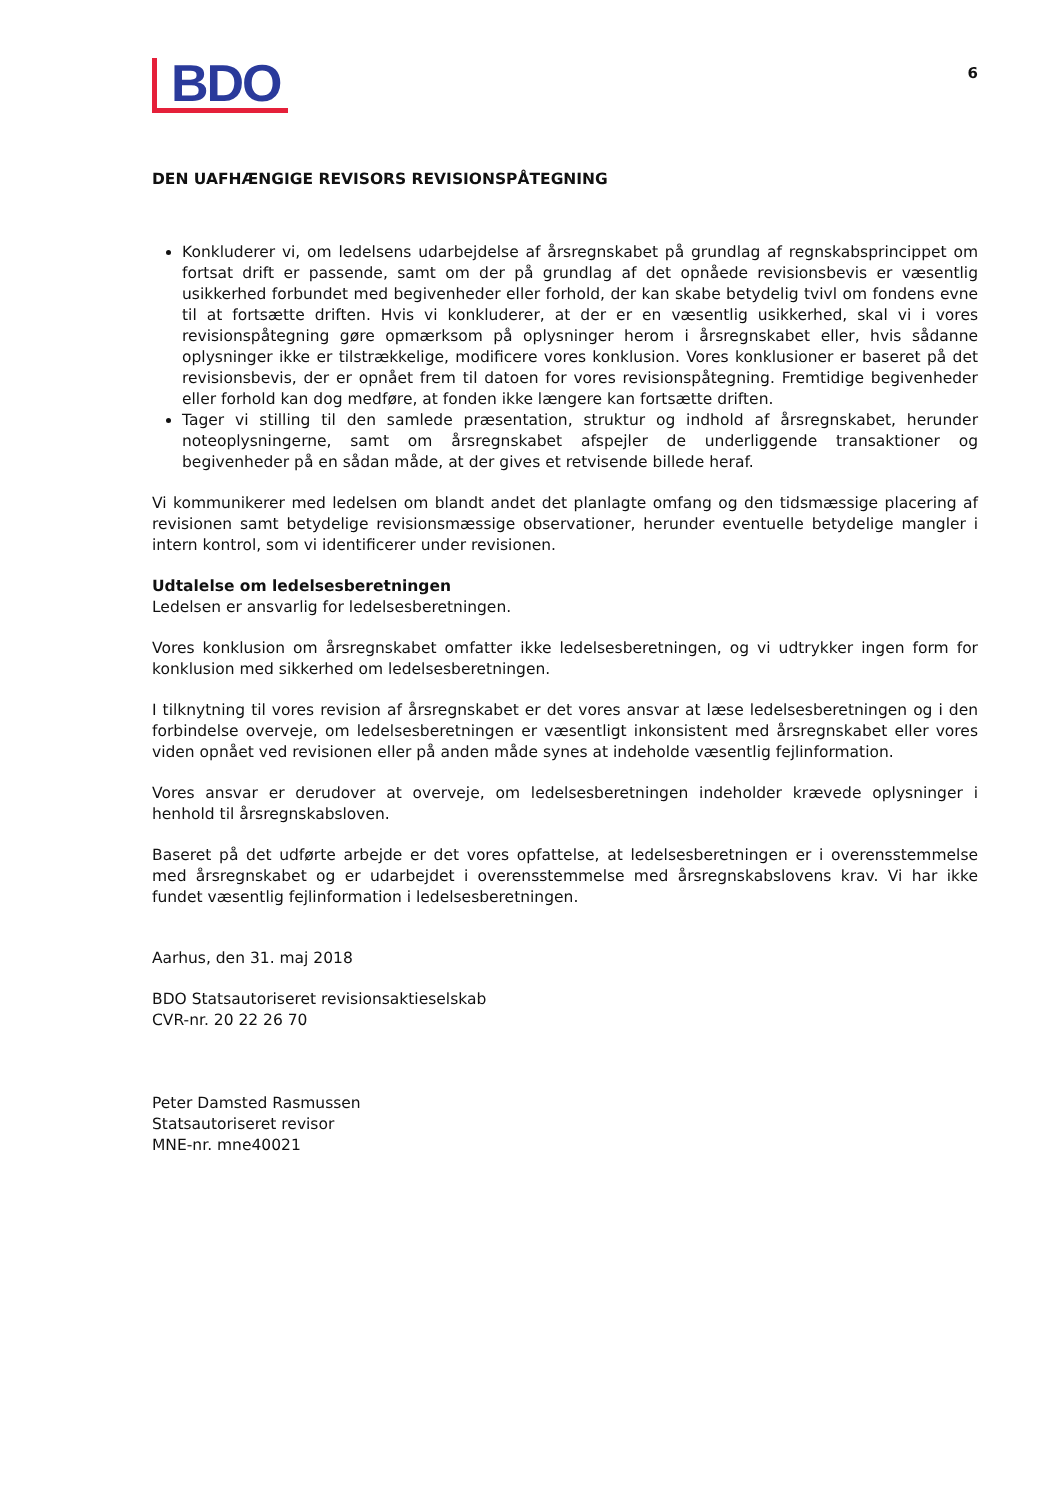BDO
6
DEN UAFHÆNGIGE REVISORS REVISIONSPÅTEGNING
Konkluderer vi, om ledelsens udarbejdelse af årsregnskabet på grundlag af regnskabsprincippet om fortsat drift er passende, samt om der på grundlag af det opnåede revisionsbevis er væsentlig usikkerhed forbundet med begivenheder eller forhold, der kan skabe betydelig tvivl om fondens evne til at fortsætte driften. Hvis vi konkluderer, at der er en væsentlig usikkerhed, skal vi i vores revisionspåtegning gøre opmærksom på oplysninger herom i årsregnskabet eller, hvis sådanne oplysninger ikke er tilstrækkelige, modificere vores konklusion. Vores konklusioner er baseret på det revisionsbevis, der er opnået frem til datoen for vores revisionspåtegning. Fremtidige begivenheder eller forhold kan dog medføre, at fonden ikke længere kan fortsætte driften.
Tager vi stilling til den samlede præsentation, struktur og indhold af årsregnskabet, herunder noteoplysningerne, samt om årsregnskabet afspejler de underliggende transaktioner og begivenheder på en sådan måde, at der gives et retvisende billede heraf.
Vi kommunikerer med ledelsen om blandt andet det planlagte omfang og den tidsmæssige placering af revisionen samt betydelige revisionsmæssige observationer, herunder eventuelle betydelige mangler i intern kontrol, som vi identificerer under revisionen.
Udtalelse om ledelsesberetningen
Ledelsen er ansvarlig for ledelsesberetningen.
Vores konklusion om årsregnskabet omfatter ikke ledelsesberetningen, og vi udtrykker ingen form for konklusion med sikkerhed om ledelsesberetningen.
I tilknytning til vores revision af årsregnskabet er det vores ansvar at læse ledelsesberetningen og i den forbindelse overveje, om ledelsesberetningen er væsentligt inkonsistent med årsregnskabet eller vores viden opnået ved revisionen eller på anden måde synes at indeholde væsentlig fejlinformation.
Vores ansvar er derudover at overveje, om ledelsesberetningen indeholder krævede oplysninger i henhold til årsregnskabsloven.
Baseret på det udførte arbejde er det vores opfattelse, at ledelsesberetningen er i overensstemmelse med årsregnskabet og er udarbejdet i overensstemmelse med årsregnskabslovens krav. Vi har ikke fundet væsentlig fejlinformation i ledelsesberetningen.
Aarhus, den 31. maj 2018
BDO Statsautoriseret revisionsaktieselskab
CVR-nr. 20 22 26 70
Peter Damsted Rasmussen
Statsautoriseret revisor
MNE-nr. mne40021